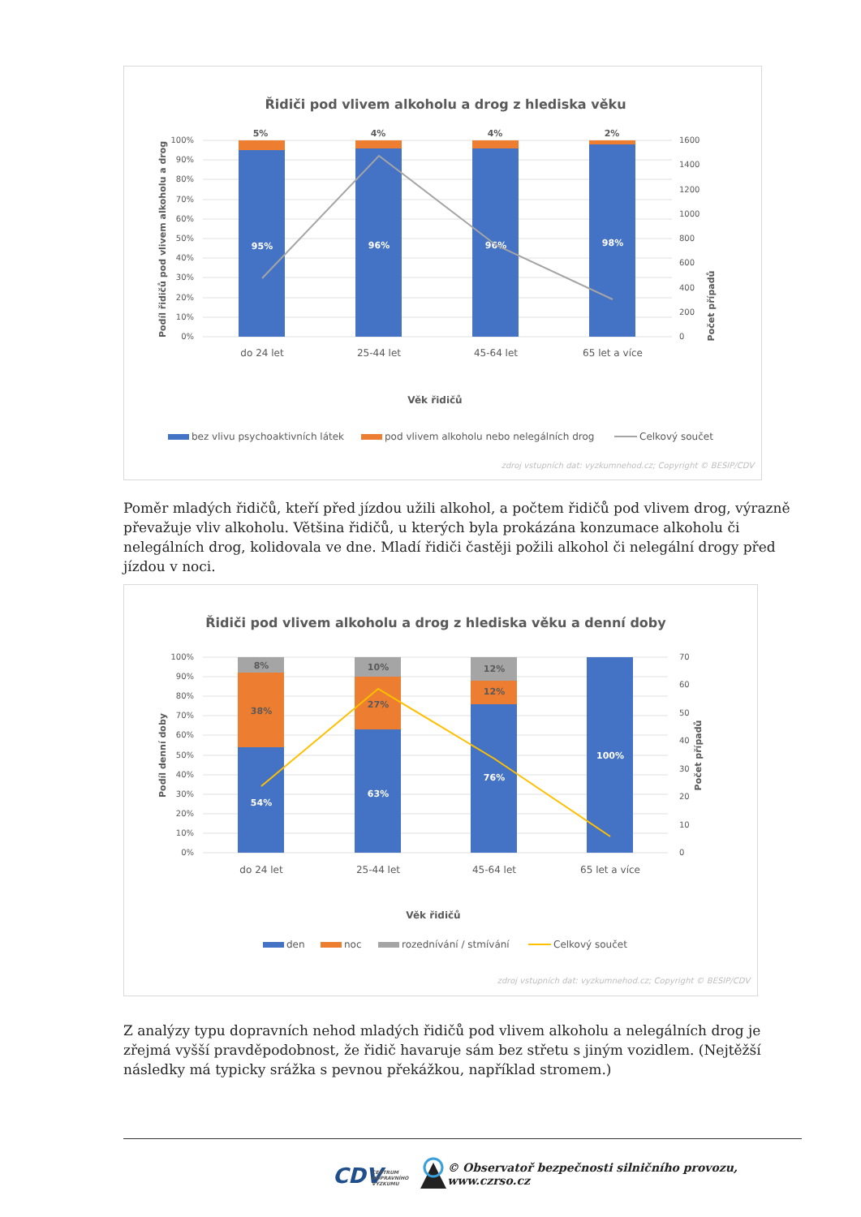Řidiči pod vlivem alkoholu a drog z hlediska věku
100%
90%
80%
70%
60%
50%
40%
30%
20%
10%
0%
1600
1400
1200
1000
800
600
400
200
0
5%
4%
4%
2%
95%
96%
96%
98%
do 24 let
25-44 let
45-64 let
65 let a více
Věk řidičů
Podíl řidičů pod vlivem alkoholu a drog
Počet případů
bez vlivu psychoaktivních látek
pod vlivem alkoholu nebo nelegálních drog
Celkový součet
zdroj vstupních dat: vyzkumnehod.cz; Copyright © BESIP/CDV
Poměr mladých řidičů, kteří před jízdou užili alkohol, a počtem řidičů pod vlivem drog, výrazně převažuje vliv alkoholu. Většina řidičů, u kterých byla prokázána konzumace alkoholu či nelegálních drog, kolidovala ve dne. Mladí řidiči častěji požili alkohol či nelegální drogy před jízdou v noci.
Řidiči pod vlivem alkoholu a drog z hlediska věku a denní doby
100%
90%
80%
70%
60%
50%
40%
30%
20%
10%
0%
70
60
50
40
30
20
10
0
8%
10%
12%
38%
27%
12%
54%
63%
76%
100%
do 24 let
25-44 let
45-64 let
65 let a více
Věk řidičů
Podíl denní doby
Počet případů
den
noc
rozednívání / stmívání
Celkový součet
zdroj vstupních dat: vyzkumnehod.cz; Copyright © BESIP/CDV
Z analýzy typu dopravních nehod mladých řidičů pod vlivem alkoholu a nelegálních drog je zřejmá vyšší pravděpodobnost, že řidič havaruje sám bez střetu s jiným vozidlem. (Nejtěžší následky má typicky srážka s pevnou překážkou, například stromem.)
CDV
CENTRUM
DOPRAVNÍHO
VÝZKUMU
© Observatoř bezpečnosti silničního provozu, www.czrso.cz